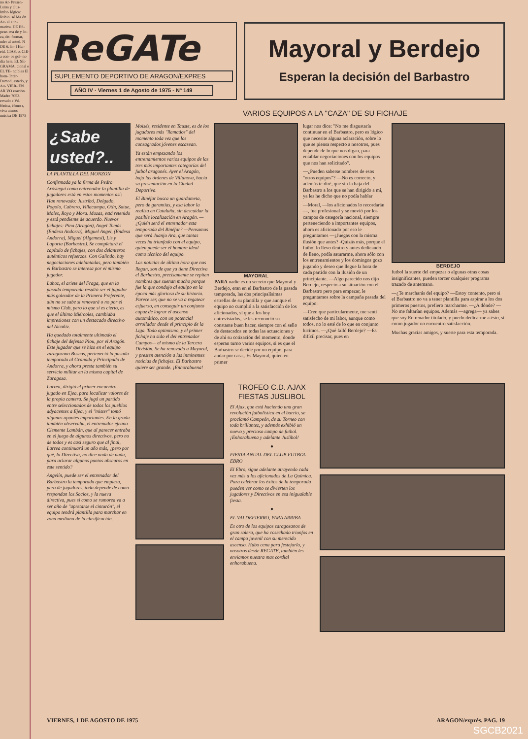no Ar- Presen- Luisa y Gus- Infor- lógica: Rubio. sé Ma ón. Ac- al e in- mativa. DE ES- pese- ma de y Jo- za, de- formar, nder al usted. N DE 6. In- l Har- eid. CIAS. o. CIE- a con- os gol- no día hele. EL SE- GRAMA. cional e EL TE- ncibles El hom- Intér- Damod, astedo, y Au- VIER- ÉN. AR VO eración. Madre 7052. ervado e Vd. fónica, éfono r, viva uturos música DE 1975
ReGATe
SUPLEMENTO DEPORTIVO DE ARAGON/EXPRES
AÑO IV · Viernes 1 de Agosto de 1975 - Nº 149
Mayoral y Berdejo
Esperan la decisión del Barbastro
VARIOS EQUIPOS A LA "CAZA" DE SU FICHAJE
¿Sabe usted?..
LA PLANTILLA DEL MONZON
Confirmada ya la firma de Pedro Aróstegui como entrenador la plantilla de jugadores está en estos momentos así: Han renovado: Justribó, Delgado, Pogolo, Cabrero, Villacampa, Otín, Satue, Moles, Royo y Mora. Mozas, está retenido y está pendiente de acuerdo. Nuevos fichajes: Pina (Aragón), Angel Tomás (Endesa Andorra), Miguel Angel, (Endesa Andorra), Miguel (Algemesí), Lis y Laporta (Barbastro). Se completará el capítulo de fichajes, con dos delanteros auténticos refuerzos. Con Galindo, hay negociaciones adelantadas, pero también el Barbastro se interesa por el mismo jugador.
Lahoz, el ariete del Fraga, que en la pasada temporada resultó ser el jugador más goleador de la Primera Preferente, aún no se sabe si renovará o no por el mismo Club, pero lo que sí es cierto, es que el último Miércoles, cambiaba impresiones con un destacado directivo del Alcañiz.
Ha quedado totalmente ultimado el fichaje del defensa Plou, por el Aragón. Este jugador que se hizo en el equipo zaragozano Boscos, perteneció la pasada temporada al Granada y Principado de Andorra, y ahora presta también su servicio militar en la misma capital de Zaragoza.
Larrea, dirigió el primer encuentro jugado en Ejea, para localizar valores de la propia cantera. Se jugó un partido entre seleccionados de todos los pueblos adyacentes a Ejea, y el "mister" tomó algunos apuntes importantes. En la grada también observaba, el entrenador ejeano Clemente Lambán, que al parecer entraba en el juego de algunos directivos, pero no de todos y es casi seguro que al final, Larrea continuará un año más, ¿pero por qué, la Directiva, no dice nada de nada, para aclarar algunos puntos obscuros en este sentido?
Angelín, puede ser el entrenador del Barbastro la temporada que empieza, pero de jugadores, todo depende de como respondan los Socios, y la nueva directiva, pues si como se rumorea va a ser año de "apretarse el cinturón", el equipo tendrá plantilla para marchar en zona mediana de la clasificación.
Moisés, residente en Tauste, es de los jugadores más "llamados" del momento toda vez que los consagrados jóvenes escasean.
Ya están empezando los entrenamientos varios equipos de las tres más importantes categorías del futbol aragonés. Ayer el Aragón, bajo las órdenes de Villanova, hacía su presentación en la Ciudad Deportiva.
El Binéfar busca un guardameta, pero de garantías, y esa labor la realiza en Cataluña, sin descuidar la posible localización en Aragón. —¿Quién será el entrenador esta temporada del Binéfar? —Pensamos que será Juanjo Ara, que tantas veces ha triunfado con el equipo, quien puede ser el hombre ideal como técnico del equipo.
Las noticias de última hora que nos llegan, son de que ya tiene Directiva el Barbastro, precisamente se repiten nombres que suenan mucho porque fue la que condujo al equipo en la época más gloriosa de su historia. Parece ser, que no se va a regatear esfuerzo, en conseguir un conjunto capaz de lograr el ascenso automático, con un potencial arrollador desde el principio de la Liga. Todo optimismo, y el primer fichaje ha sido el del entrenador Campos— el mismo de la Tercera División. Se ha renovado a Mayoral, y presten atención a las inminentes noticias de fichajes. El Barbastro quiere ser grande. ¡Enhorabuena!
MAYORAL
PARA nadie es un secreto que Mayoral y Berdejo, eran en el Barbastro de la pasada temporada, las dos principalísimas estrellas de su plantilla y que aunque el equipo no cumplió a la satisfacción de los aficionados, sí que a los hoy entrevistados, se les reconoció su constante buen hacer, siempre con el sello de destacados en todas las actuaciones y de ahí su cotización del momento, donde esperan turno varios equipos, si es que el Barbastro se decide por un equipo, para andar por casa.. Es Mayoral, quien en primer
lugar nos dice: "No me disgustaría continuar en el Barbastro, pero es lógico que necesite alguna aclaración, sobre lo que se piensa respecto a nosotros, pues depende de lo que nos digan, para entablar negociaciones con los equipos que nos han solicitado".
—¿Pueden saberse nombres de esos "otros equipos"? —No es correcto, y además te diré, que sin la baja del Barbastro a los que se han dirigido a mí, ya les he dicho que no podía hablar
—Moral, —los aficionados lo recordarán—, fue profesional y se movió por los campos de categoría nacional, siempre perteneciendo a importantes equipos, ahora es aficionado por eso le preguntamos —¿Juegas con la misma ilusión que antes? -Quizás más, porque el futbol lo llevo dentro y antes dedicando de lleno, podía saturarme, ahora sólo con los entrenamientos y los domingos gozo jugando y deseo que llegue la hora de cada partido con la ilusión de un principiante. —Algo parecido nos dijo Berdejo, respecto a su situación con el Barbastro pero para empezar, le preguntamos sobre la campaña pasada del equipo:
—Creo que particularmente, me sentí satisfecho de mi labor, aunque como todos, no lo esté de lo que en conjunto hicimos. —¿Qué falló Berdejo? —Es difícil precisar, pues en
BERDEJO
futbol la suerte del empezar o algunas otras cosas insignificantes, pueden torcer cualquier programa trazado de antemano.
—¿Te marcharás del equipo? —Estoy contento, pero si el Barbastro no va a tener plantilla para aspirar a los dos primeros puestos, prefiero marcharme. —¿A dónde? —No me faltarían equipos. Además —agrega— ya sabes que soy Entrenador titulado, y puedo dedicarme a ésto, si como jugador no encuentro satisfacción.
Muchas gracias amigos, y suerte para esta temporada.
TROFEO C.D. AJAX
FIESTAS JUSLIBOL
El Ajax, que está haciendo una gran revolución futbolística en el barrio, se proclamó Campeón, de su Torneo con toda brillantez, y además exhibió un nuevo y precioso campo de futbol. ¡Enhorabuena y adelante Juslibol!
●
FIESTA ANUAL DEL CLUB FUTBOL EBRO
El Ebro, sigue adelante atrayendo cada vez más a los aficionados de La Química. Para celebrar los éxitos de la temporada pueden ver como se divierten los jugadores y Directivos en esa inigualable fiesta.
●
EL VALDEFIERRO, PARA ARRIBA
Es otro de los equipos zaragozanos de gran solera, que ha cosechado triunfos en el campo juvenil con su merecido ascenso. Hubo cena para festejarlo, y nosotros desde REGATE, también les enviamos nuestra mas cordial enhorabuena.
VIERNES, 1 DE AGOSTO DE 1975 ARAGON/exprés. PAG. 19
SGCB2021